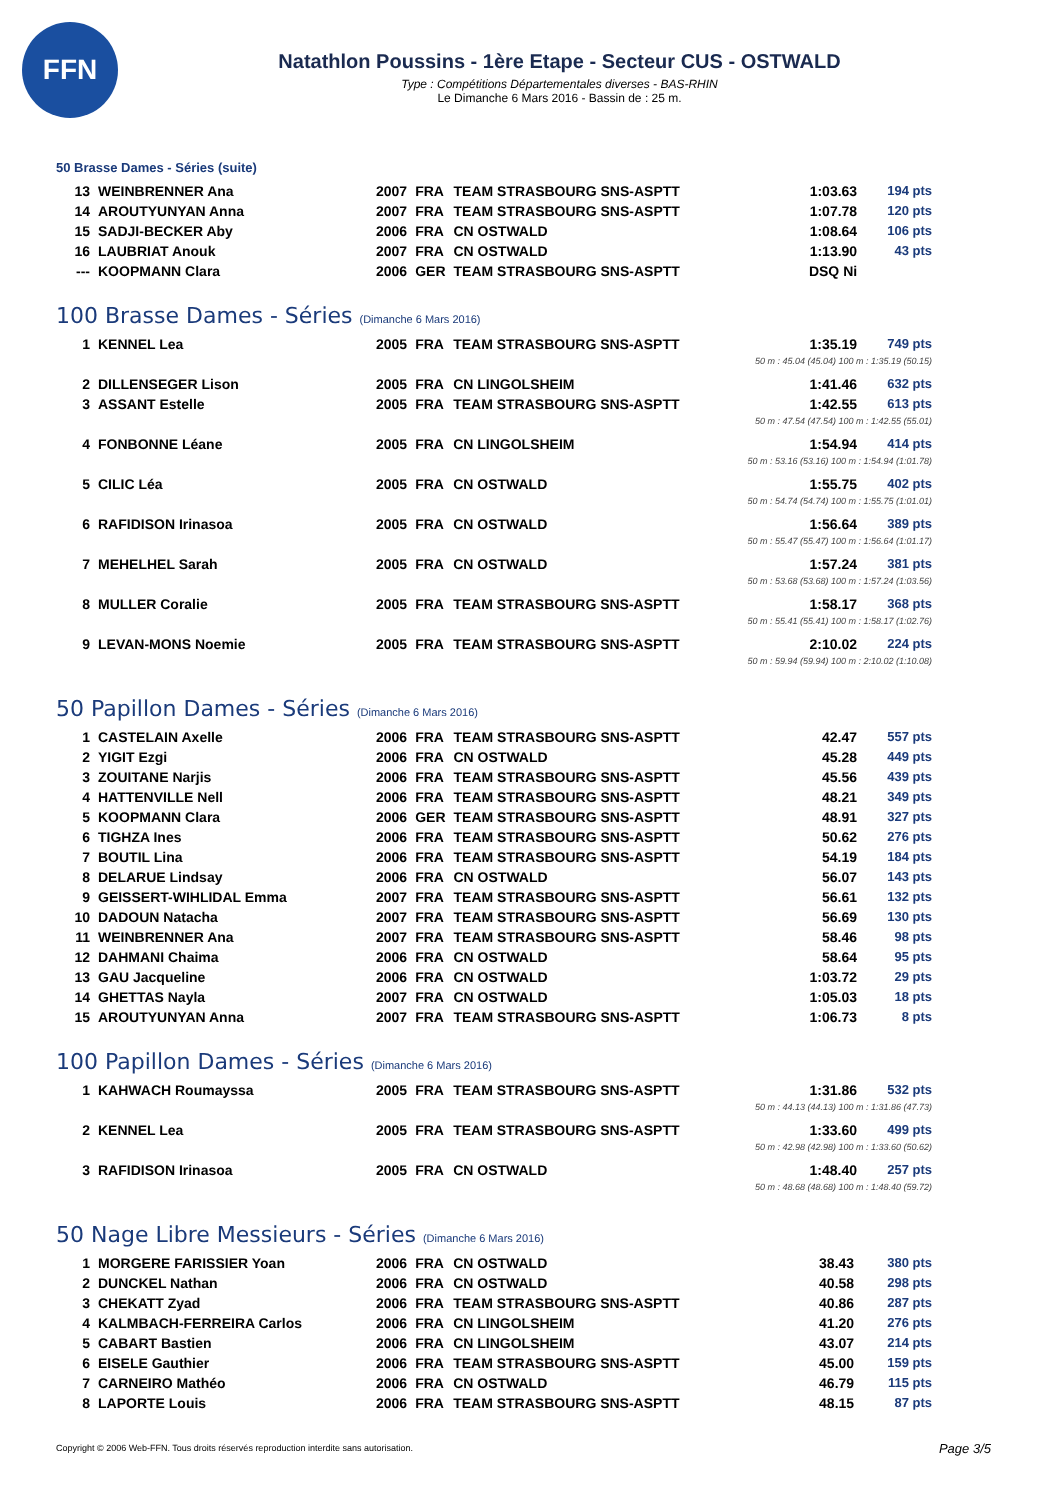FFN
Natathlon Poussins - 1ère Etape - Secteur CUS - OSTWALD
Type : Compétitions Départementales diverses - BAS-RHIN
Le Dimanche 6 Mars 2016 - Bassin de : 25 m.
50 Brasse Dames - Séries (suite)
| 13 | WEINBRENNER Ana | 2007 | FRA | TEAM STRASBOURG SNS-ASPTT | 1:03.63 | 194 pts |
| 14 | AROUTYUNYAN Anna | 2007 | FRA | TEAM STRASBOURG SNS-ASPTT | 1:07.78 | 120 pts |
| 15 | SADJI-BECKER Aby | 2006 | FRA | CN OSTWALD | 1:08.64 | 106 pts |
| 16 | LAUBRIAT Anouk | 2007 | FRA | CN OSTWALD | 1:13.90 | 43 pts |
| --- | KOOPMANN Clara | 2006 | GER | TEAM STRASBOURG SNS-ASPTT | DSQ Ni | |
100 Brasse Dames - Séries (Dimanche 6 Mars 2016)
| 1 | KENNEL Lea | 2005 | FRA | TEAM STRASBOURG SNS-ASPTT | 1:35.19 | 749 pts |
| 50 m : 45.04 (45.04) 100 m : 1:35.19 (50.15) | | | | | | |
| 2 | DILLENSEGER Lison | 2005 | FRA | CN LINGOLSHEIM | 1:41.46 | 632 pts |
| 3 | ASSANT Estelle | 2005 | FRA | TEAM STRASBOURG SNS-ASPTT | 1:42.55 | 613 pts |
| 50 m : 47.54 (47.54) 100 m : 1:42.55 (55.01) | | | | | | |
| 4 | FONBONNE Léane | 2005 | FRA | CN LINGOLSHEIM | 1:54.94 | 414 pts |
| 50 m : 53.16 (53.16) 100 m : 1:54.94 (1:01.78) | | | | | | |
| 5 | CILIC Léa | 2005 | FRA | CN OSTWALD | 1:55.75 | 402 pts |
| 50 m : 54.74 (54.74) 100 m : 1:55.75 (1:01.01) | | | | | | |
| 6 | RAFIDISON Irinasoa | 2005 | FRA | CN OSTWALD | 1:56.64 | 389 pts |
| 50 m : 55.47 (55.47) 100 m : 1:56.64 (1:01.17) | | | | | | |
| 7 | MEHELHEL Sarah | 2005 | FRA | CN OSTWALD | 1:57.24 | 381 pts |
| 50 m : 53.68 (53.68) 100 m : 1:57.24 (1:03.56) | | | | | | |
| 8 | MULLER Coralie | 2005 | FRA | TEAM STRASBOURG SNS-ASPTT | 1:58.17 | 368 pts |
| 50 m : 55.41 (55.41) 100 m : 1:58.17 (1:02.76) | | | | | | |
| 9 | LEVAN-MONS Noemie | 2005 | FRA | TEAM STRASBOURG SNS-ASPTT | 2:10.02 | 224 pts |
| 50 m : 59.94 (59.94) 100 m : 2:10.02 (1:10.08) | | | | | | |
50 Papillon Dames - Séries (Dimanche 6 Mars 2016)
| 1 | CASTELAIN Axelle | 2006 | FRA | TEAM STRASBOURG SNS-ASPTT | 42.47 | 557 pts |
| 2 | YIGIT Ezgi | 2006 | FRA | CN OSTWALD | 45.28 | 449 pts |
| 3 | ZOUITANE Narjis | 2006 | FRA | TEAM STRASBOURG SNS-ASPTT | 45.56 | 439 pts |
| 4 | HATTENVILLE Nell | 2006 | FRA | TEAM STRASBOURG SNS-ASPTT | 48.21 | 349 pts |
| 5 | KOOPMANN Clara | 2006 | GER | TEAM STRASBOURG SNS-ASPTT | 48.91 | 327 pts |
| 6 | TIGHZA Ines | 2006 | FRA | TEAM STRASBOURG SNS-ASPTT | 50.62 | 276 pts |
| 7 | BOUTIL Lina | 2006 | FRA | TEAM STRASBOURG SNS-ASPTT | 54.19 | 184 pts |
| 8 | DELARUE Lindsay | 2006 | FRA | CN OSTWALD | 56.07 | 143 pts |
| 9 | GEISSERT-WIHLIDAL Emma | 2007 | FRA | TEAM STRASBOURG SNS-ASPTT | 56.61 | 132 pts |
| 10 | DADOUN Natacha | 2007 | FRA | TEAM STRASBOURG SNS-ASPTT | 56.69 | 130 pts |
| 11 | WEINBRENNER Ana | 2007 | FRA | TEAM STRASBOURG SNS-ASPTT | 58.46 | 98 pts |
| 12 | DAHMANI Chaima | 2006 | FRA | CN OSTWALD | 58.64 | 95 pts |
| 13 | GAU Jacqueline | 2006 | FRA | CN OSTWALD | 1:03.72 | 29 pts |
| 14 | GHETTAS Nayla | 2007 | FRA | CN OSTWALD | 1:05.03 | 18 pts |
| 15 | AROUTYUNYAN Anna | 2007 | FRA | TEAM STRASBOURG SNS-ASPTT | 1:06.73 | 8 pts |
100 Papillon Dames - Séries (Dimanche 6 Mars 2016)
| 1 | KAHWACH Roumayssa | 2005 | FRA | TEAM STRASBOURG SNS-ASPTT | 1:31.86 | 532 pts |
| 50 m : 44.13 (44.13) 100 m : 1:31.86 (47.73) | | | | | | |
| 2 | KENNEL Lea | 2005 | FRA | TEAM STRASBOURG SNS-ASPTT | 1:33.60 | 499 pts |
| 50 m : 42.98 (42.98) 100 m : 1:33.60 (50.62) | | | | | | |
| 3 | RAFIDISON Irinasoa | 2005 | FRA | CN OSTWALD | 1:48.40 | 257 pts |
| 50 m : 48.68 (48.68) 100 m : 1:48.40 (59.72) | | | | | | |
50 Nage Libre Messieurs - Séries (Dimanche 6 Mars 2016)
| 1 | MORGERE FARISSIER Yoan | 2006 | FRA | CN OSTWALD | 38.43 | 380 pts |
| 2 | DUNCKEL Nathan | 2006 | FRA | CN OSTWALD | 40.58 | 298 pts |
| 3 | CHEKATT Zyad | 2006 | FRA | TEAM STRASBOURG SNS-ASPTT | 40.86 | 287 pts |
| 4 | KALMBACH-FERREIRA Carlos | 2006 | FRA | CN LINGOLSHEIM | 41.20 | 276 pts |
| 5 | CABART Bastien | 2006 | FRA | CN LINGOLSHEIM | 43.07 | 214 pts |
| 6 | EISELE Gauthier | 2006 | FRA | TEAM STRASBOURG SNS-ASPTT | 45.00 | 159 pts |
| 7 | CARNEIRO Mathéo | 2006 | FRA | CN OSTWALD | 46.79 | 115 pts |
| 8 | LAPORTE Louis | 2006 | FRA | TEAM STRASBOURG SNS-ASPTT | 48.15 | 87 pts |
Copyright © 2006 Web-FFN. Tous droits réservés reproduction interdite sans autorisation.
Page 3/5